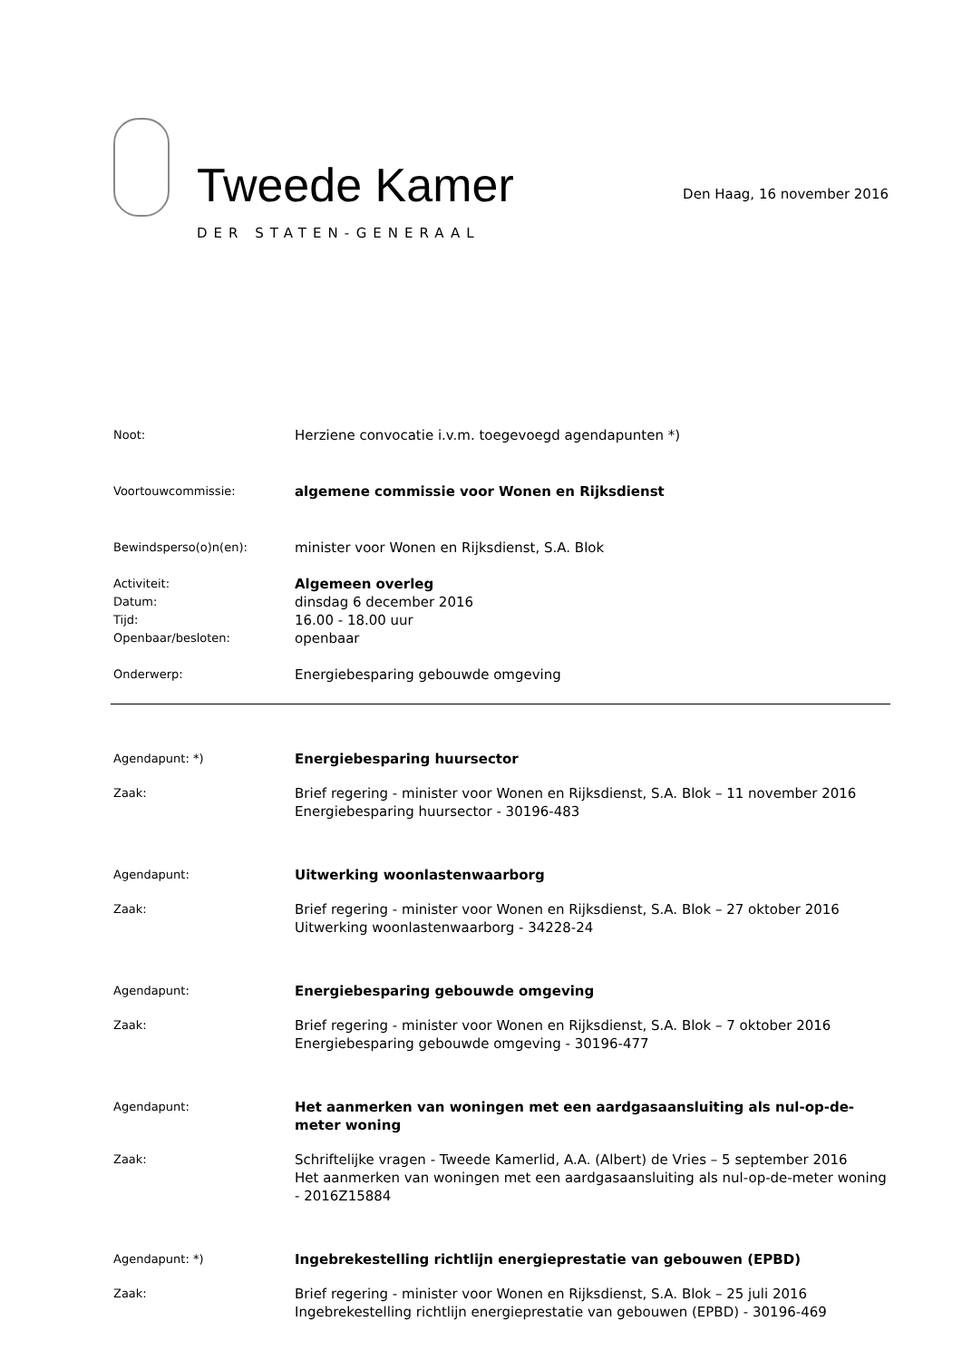Tweede Kamer
DER STATEN-GENERAAL
Den Haag, 16 november 2016
Noot:
Herziene convocatie i.v.m. toegevoegd agendapunten *)
Voortouwcommissie:
algemene commissie voor Wonen en Rijksdienst
Bewindsperso(o)n(en):
minister voor Wonen en Rijksdienst, S.A. Blok
Activiteit:
Algemeen overleg
Datum:
dinsdag 6 december 2016
Tijd:
16.00 - 18.00 uur
Openbaar/besloten:
openbaar
Onderwerp:
Energiebesparing gebouwde omgeving
Agendapunt: *)
Energiebesparing huursector
Zaak:
Brief regering - minister voor Wonen en Rijksdienst, S.A. Blok – 11 november 2016
Energiebesparing huursector - 30196-483
Agendapunt:
Uitwerking woonlastenwaarborg
Zaak:
Brief regering - minister voor Wonen en Rijksdienst, S.A. Blok – 27 oktober 2016
Uitwerking woonlastenwaarborg - 34228-24
Agendapunt:
Energiebesparing gebouwde omgeving
Zaak:
Brief regering - minister voor Wonen en Rijksdienst, S.A. Blok – 7 oktober 2016
Energiebesparing gebouwde omgeving - 30196-477
Agendapunt:
Het aanmerken van woningen met een aardgasaansluiting als nul-op-de-meter woning
Zaak:
Schriftelijke vragen - Tweede Kamerlid, A.A. (Albert) de Vries – 5 september 2016
Het aanmerken van woningen met een aardgasaansluiting als nul-op-de-meter woning - 2016Z15884
Agendapunt: *)
Ingebrekestelling richtlijn energieprestatie van gebouwen (EPBD)
Zaak:
Brief regering - minister voor Wonen en Rijksdienst, S.A. Blok – 25 juli 2016
Ingebrekestelling richtlijn energieprestatie van gebouwen (EPBD) - 30196-469